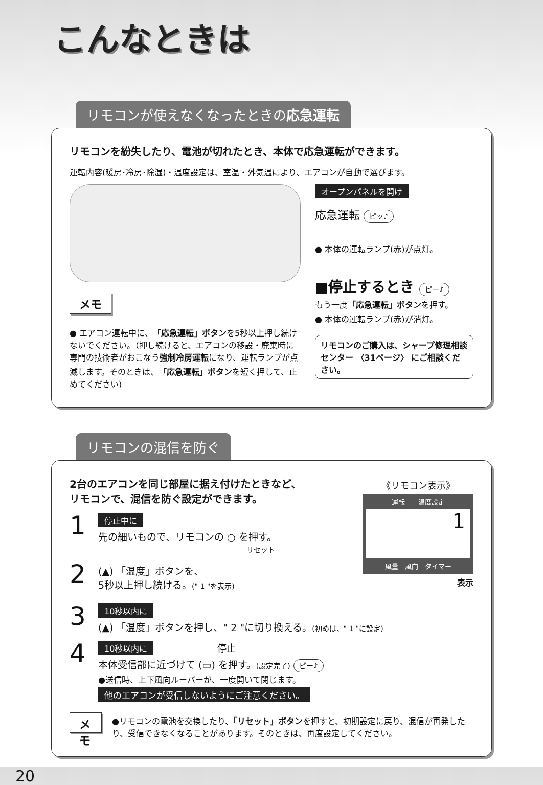こんなときは
リモコンが使えなくなったときの応急運転
リモコンを紛失したり、電池が切れたとき、本体で応急運転ができます。
運転内容(暖房･冷房･除湿)・温度設定は、室温・外気温により、エアコンが自動で選びます。
メモ
● エアコン運転中に、「応急運転」ボタンを5秒以上押し続けないでください。（押し続けると、エアコンの移設・廃棄時に専門の技術者がおこなう強制冷房運転になり、運転ランプが点滅します。そのときは、「応急運転」ボタンを短く押して、止めてください)
オープンパネルを開け
応急運転 ピッ♪
● 本体の運転ランプ(赤)が点灯。
■停止するとき ピー♪
もう一度「応急運転」ボタンを押す。
● 本体の運転ランプ(赤)が消灯。
リモコンのご購入は、シャープ修理相談センター 〈31ページ〉 にご相談ください。
リモコンの混信を防ぐ
2台のエアコンを同じ部屋に据え付けたときなど、
リモコンで、混信を防ぐ設定ができます。
1
停止中に
先の細いもので、リモコンの ○ を押す。
リセット
2
(▲) 「温度」ボタンを、
5秒以上押し続ける。(" 1 "を表示)
《リモコン表示》
運転　　温度設定
1
風量　風向　タイマー
表示
3
10秒以内に
(▲) 「温度」ボタンを押し、" 2 "に切り換える。(初めは、" 1 "に設定)
4
10秒以内に 停止
本体受信部に近づけて (▭) を押す。(設定完了) ピー♪
●送信時、上下風向ルーバーが、一度開いて閉じます。
他のエアコンが受信しないようにご注意ください。
メモ
●リモコンの電池を交換したり、「リセット」ボタンを押すと、初期設定に戻り、混信が再発したり、受信できなくなることがあります。そのときは、再度設定してください。
20